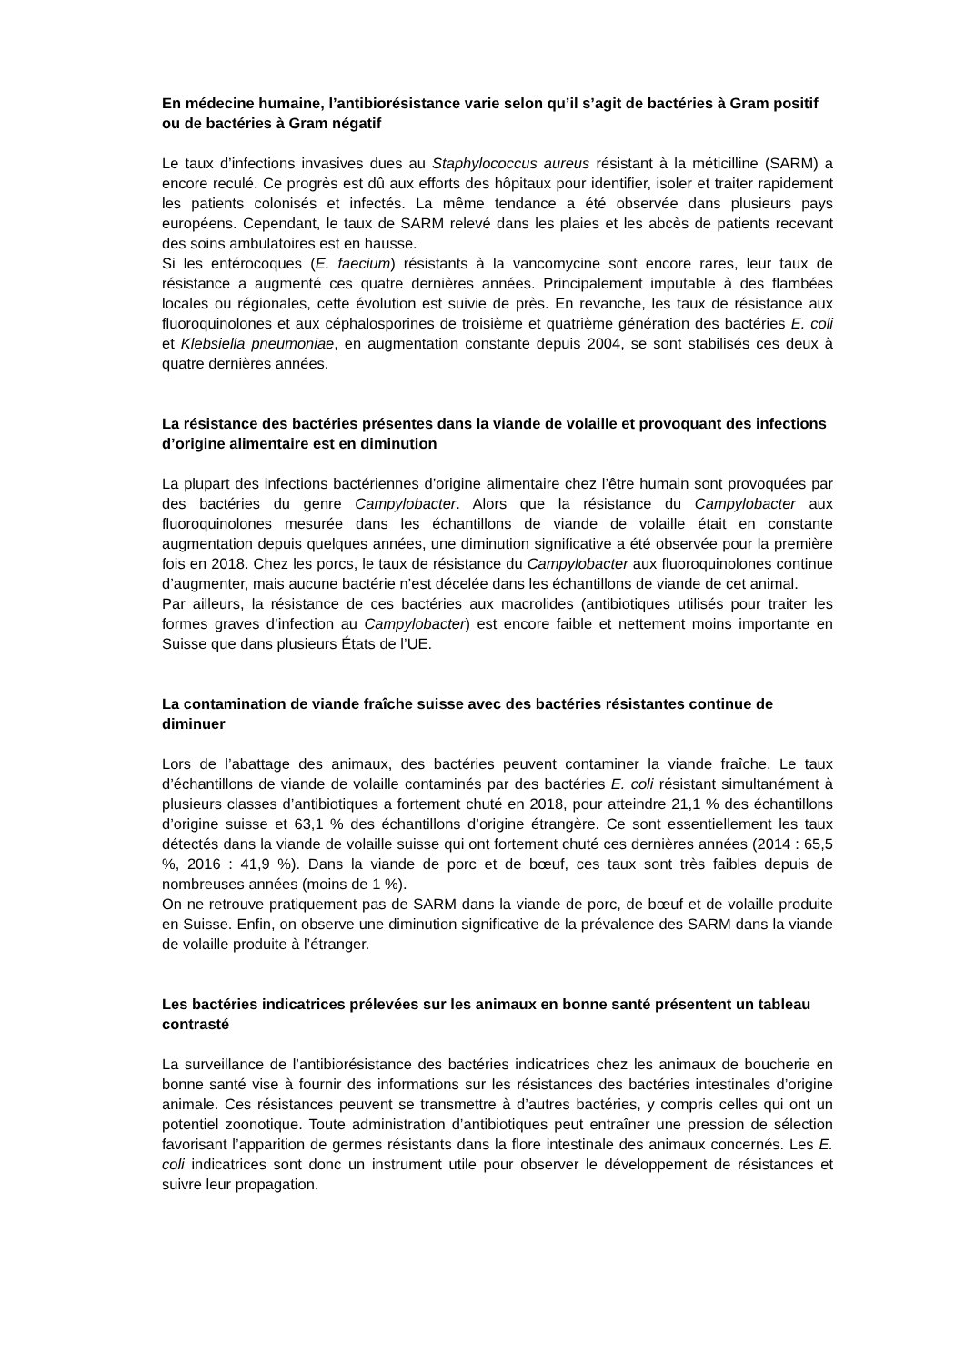En médecine humaine, l’antibiorésistance varie selon qu’il s’agit de bactéries à Gram positif ou de bactéries à Gram négatif
Le taux d’infections invasives dues au Staphylococcus aureus résistant à la méticilline (SARM) a encore reculé. Ce progrès est dû aux efforts des hôpitaux pour identifier, isoler et traiter rapidement les patients colonisés et infectés. La même tendance a été observée dans plusieurs pays européens. Cependant, le taux de SARM relevé dans les plaies et les abcès de patients recevant des soins ambulatoires est en hausse.
Si les entérocoques (E. faecium) résistants à la vancomycine sont encore rares, leur taux de résistance a augmenté ces quatre dernières années. Principalement imputable à des flambées locales ou régionales, cette évolution est suivie de près. En revanche, les taux de résistance aux fluoroquinolones et aux céphalosporines de troisième et quatrième génération des bactéries E. coli et Klebsiella pneumoniae, en augmentation constante depuis 2004, se sont stabilisés ces deux à quatre dernières années.
La résistance des bactéries présentes dans la viande de volaille et provoquant des infections d’origine alimentaire est en diminution
La plupart des infections bactériennes d’origine alimentaire chez l’être humain sont provoquées par des bactéries du genre Campylobacter. Alors que la résistance du Campylobacter aux fluoroquinolones mesurée dans les échantillons de viande de volaille était en constante augmentation depuis quelques années, une diminution significative a été observée pour la première fois en 2018. Chez les porcs, le taux de résistance du Campylobacter aux fluoroquinolones continue d’augmenter, mais aucune bactérie n’est décelée dans les échantillons de viande de cet animal.
Par ailleurs, la résistance de ces bactéries aux macrolides (antibiotiques utilisés pour traiter les formes graves d’infection au Campylobacter) est encore faible et nettement moins importante en Suisse que dans plusieurs États de l’UE.
La contamination de viande fraîche suisse avec des bactéries résistantes continue de diminuer
Lors de l’abattage des animaux, des bactéries peuvent contaminer la viande fraîche. Le taux d’échantillons de viande de volaille contaminés par des bactéries E. coli résistant simultanément à plusieurs classes d’antibiotiques a fortement chuté en 2018, pour atteindre 21,1 % des échantillons d’origine suisse et 63,1 % des échantillons d’origine étrangère. Ce sont essentiellement les taux détectés dans la viande de volaille suisse qui ont fortement chuté ces dernières années (2014 : 65,5 %, 2016 : 41,9 %). Dans la viande de porc et de bœuf, ces taux sont très faibles depuis de nombreuses années (moins de 1 %).
On ne retrouve pratiquement pas de SARM dans la viande de porc, de bœuf et de volaille produite en Suisse. Enfin, on observe une diminution significative de la prévalence des SARM dans la viande de volaille produite à l’étranger.
Les bactéries indicatrices prélevées sur les animaux en bonne santé présentent un tableau contrasté
La surveillance de l’antibiorésistance des bactéries indicatrices chez les animaux de boucherie en bonne santé vise à fournir des informations sur les résistances des bactéries intestinales d’origine animale. Ces résistances peuvent se transmettre à d’autres bactéries, y compris celles qui ont un potentiel zoonotique. Toute administration d’antibiotiques peut entraîner une pression de sélection favorisant l’apparition de germes résistants dans la flore intestinale des animaux concernés. Les E. coli indicatrices sont donc un instrument utile pour observer le développement de résistances et suivre leur propagation.